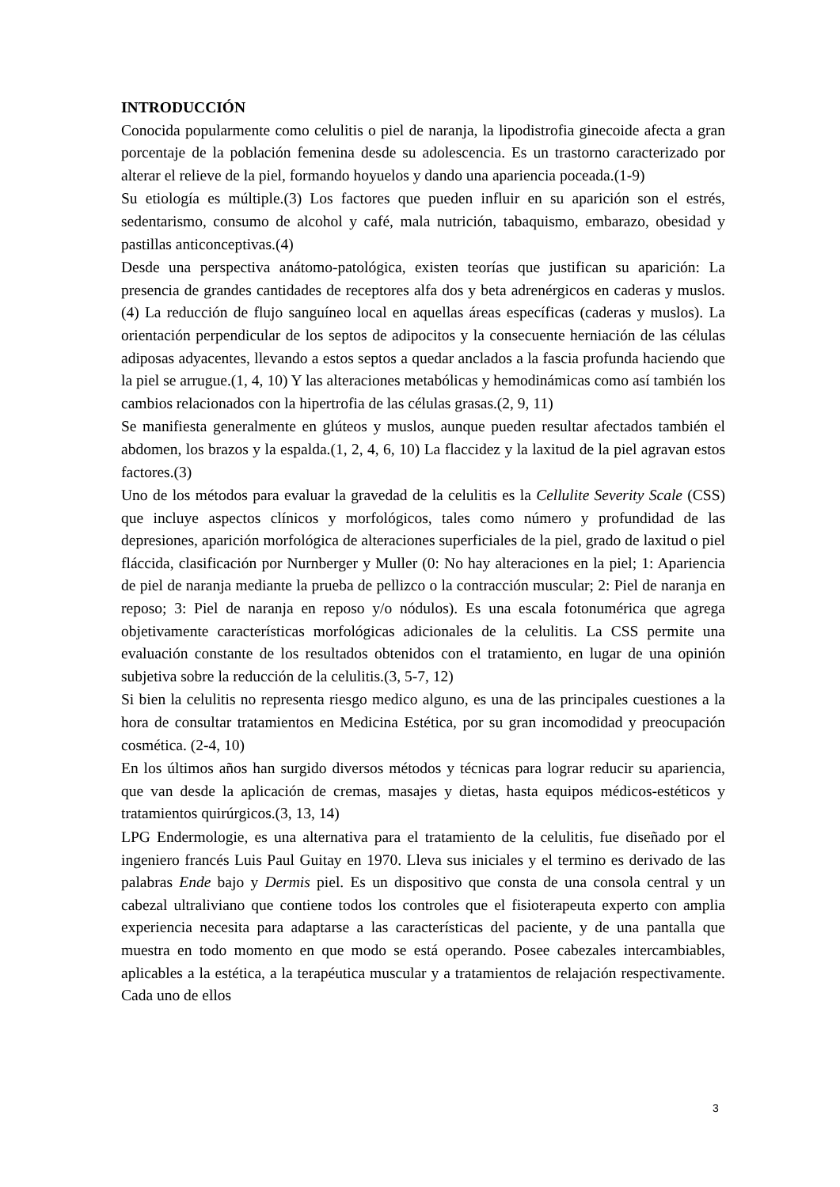INTRODUCCIÓN
Conocida popularmente como celulitis o piel de naranja, la lipodistrofia ginecoide afecta a gran porcentaje de la población femenina desde su adolescencia. Es un trastorno caracterizado por alterar el relieve de la piel, formando hoyuelos y dando una apariencia poceada.(1-9)
Su etiología es múltiple.(3) Los factores que pueden influir en su aparición son el estrés, sedentarismo, consumo de alcohol y café, mala nutrición, tabaquismo, embarazo, obesidad y pastillas anticonceptivas.(4)
Desde una perspectiva anátomo-patológica, existen teorías que justifican su aparición: La presencia de grandes cantidades de receptores alfa dos y beta adrenérgicos en caderas y muslos.(4) La reducción de flujo sanguíneo local en aquellas áreas específicas (caderas y muslos). La orientación perpendicular de los septos de adipocitos y la consecuente herniación de las células adiposas adyacentes, llevando a estos septos a quedar anclados a la fascia profunda haciendo que la piel se arrugue.(1, 4, 10) Y las alteraciones metabólicas y hemodinámicas como así también los cambios relacionados con la hipertrofia de las células grasas.(2, 9, 11)
Se manifiesta generalmente en glúteos y muslos, aunque pueden resultar afectados también el abdomen, los brazos y la espalda.(1, 2, 4, 6, 10) La flaccidez y la laxitud de la piel agravan estos factores.(3)
Uno de los métodos para evaluar la gravedad de la celulitis es la Cellulite Severity Scale (CSS) que incluye aspectos clínicos y morfológicos, tales como número y profundidad de las depresiones, aparición morfológica de alteraciones superficiales de la piel, grado de laxitud o piel fláccida, clasificación por Nurnberger y Muller (0: No hay alteraciones en la piel; 1: Apariencia de piel de naranja mediante la prueba de pellizco o la contracción muscular; 2: Piel de naranja en reposo; 3: Piel de naranja en reposo y/o nódulos). Es una escala fotonumérica que agrega objetivamente características morfológicas adicionales de la celulitis. La CSS permite una evaluación constante de los resultados obtenidos con el tratamiento, en lugar de una opinión subjetiva sobre la reducción de la celulitis.(3, 5-7, 12)
Si bien la celulitis no representa riesgo medico alguno, es una de las principales cuestiones a la hora de consultar tratamientos en Medicina Estética, por su gran incomodidad y preocupación cosmética. (2-4, 10)
En los últimos años han surgido diversos métodos y técnicas para lograr reducir su apariencia, que van desde la aplicación de cremas, masajes y dietas, hasta equipos médicos-estéticos y tratamientos quirúrgicos.(3, 13, 14)
LPG Endermologie, es una alternativa para el tratamiento de la celulitis, fue diseñado por el ingeniero francés Luis Paul Guitay en 1970. Lleva sus iniciales y el termino es derivado de las palabras Ende bajo y Dermis piel. Es un dispositivo que consta de una consola central y un cabezal ultraliviano que contiene todos los controles que el fisioterapeuta experto con amplia experiencia necesita para adaptarse a las características del paciente, y de una pantalla que muestra en todo momento en que modo se está operando. Posee cabezales intercambiables, aplicables a la estética, a la terapéutica muscular y a tratamientos de relajación respectivamente. Cada uno de ellos
3